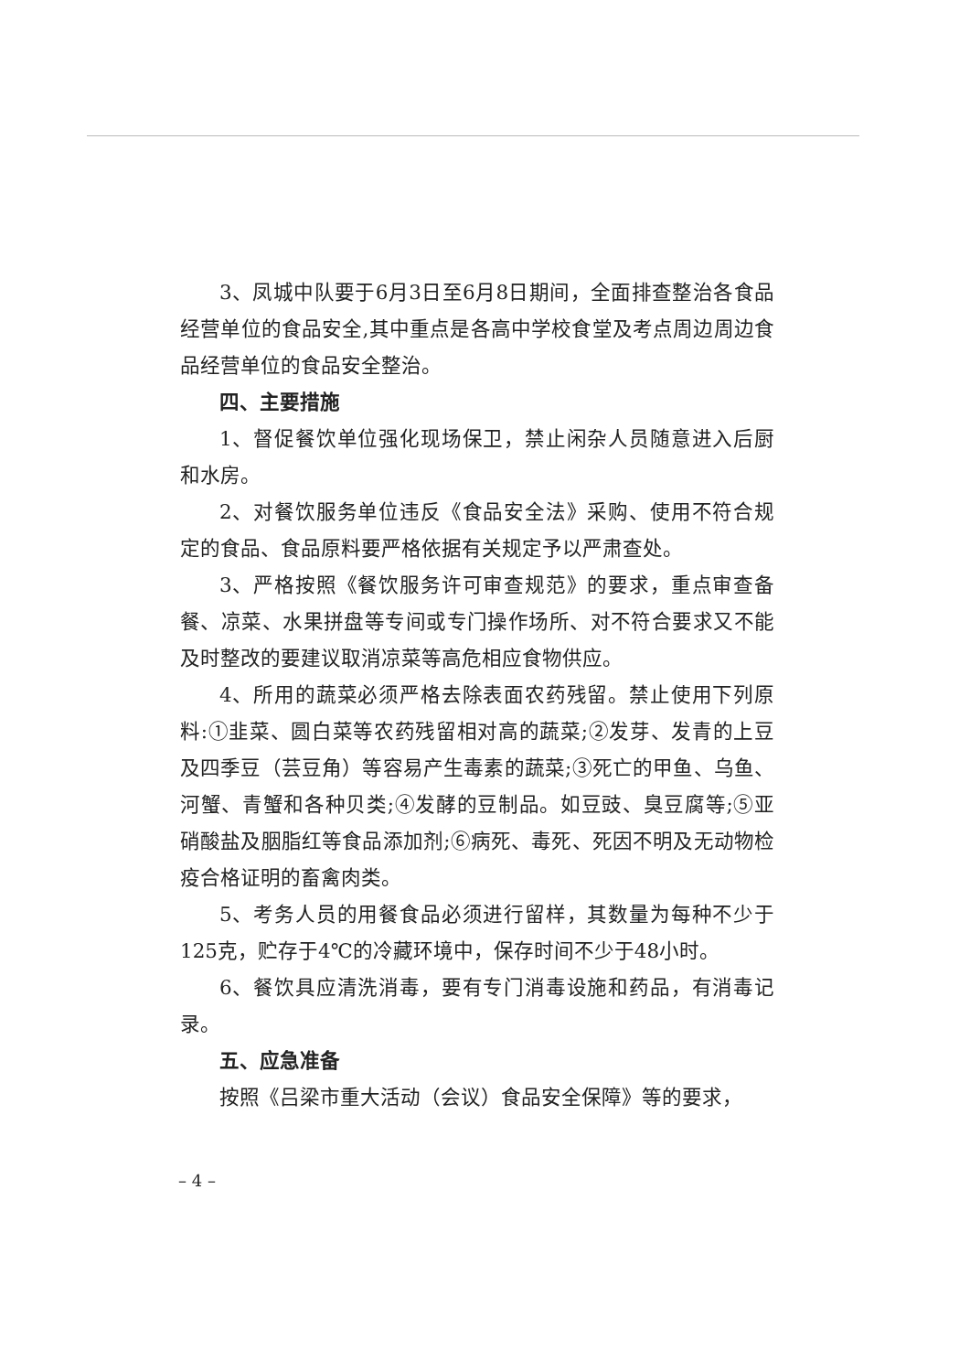3、凤城中队要于6月3日至6月8日期间，全面排查整治各食品经营单位的食品安全,其中重点是各高中学校食堂及考点周边周边食品经营单位的食品安全整治。
四、主要措施
1、督促餐饮单位强化现场保卫，禁止闲杂人员随意进入后厨和水房。
2、对餐饮服务单位违反《食品安全法》采购、使用不符合规定的食品、食品原料要严格依据有关规定予以严肃查处。
3、严格按照《餐饮服务许可审查规范》的要求，重点审查备餐、凉菜、水果拼盘等专间或专门操作场所、对不符合要求又不能及时整改的要建议取消凉菜等高危相应食物供应。
4、所用的蔬菜必须严格去除表面农药残留。禁止使用下列原料:①韭菜、圆白菜等农药残留相对高的蔬菜;②发芽、发青的上豆及四季豆（芸豆角）等容易产生毒素的蔬菜;③死亡的甲鱼、乌鱼、河蟹、青蟹和各种贝类;④发酵的豆制品。如豆豉、臭豆腐等;⑤亚硝酸盐及胭脂红等食品添加剂;⑥病死、毒死、死因不明及无动物检疫合格证明的畜禽肉类。
5、考务人员的用餐食品必须进行留样，其数量为每种不少于125克，贮存于4℃的冷藏环境中，保存时间不少于48小时。
6、餐饮具应清洗消毒，要有专门消毒设施和药品，有消毒记录。
五、应急准备
按照《吕梁市重大活动（会议）食品安全保障》等的要求，
– 4 –